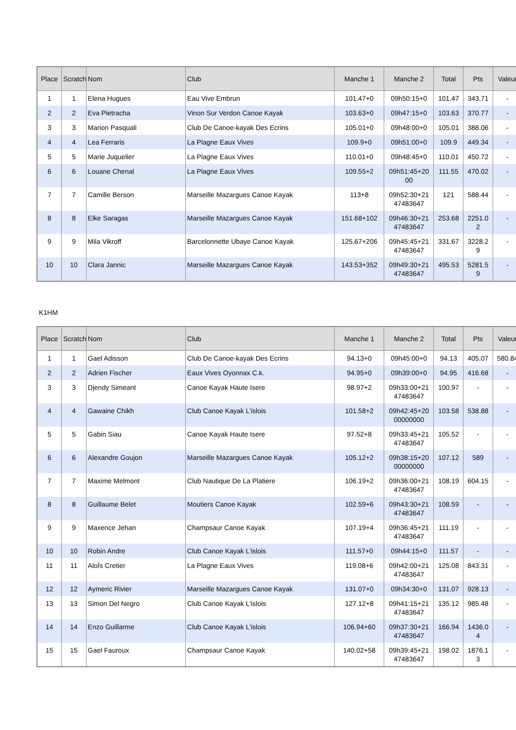| Place | Scratch | Nom | Club | Manche 1 | Manche 2 | Total | Pts | Valeur |
| --- | --- | --- | --- | --- | --- | --- | --- | --- |
| 1 | 1 | Elena Hugues | Eau Vive Embrun | 101.47+0 | 09h50:15+0 | 101.47 | 343.71 | - |
| 2 | 2 | Eva Pietracha | Vinon Sur Verdon Canoe Kayak | 103.63+0 | 09h47:15+0 | 103.63 | 370.77 | - |
| 3 | 3 | Marion Pasquali | Club De Canoe-kayak Des Ecrins | 105.01+0 | 09h48:00+0 | 105.01 | 388.06 | - |
| 4 | 4 | Lea Ferraris | La Plagne Eaux Vives | 109.9+0 | 09h51:00+0 | 109.9 | 449.34 | - |
| 5 | 5 | Marie Juquelier | La Plagne Eaux Vives | 110.01+0 | 09h48:45+0 | 110.01 | 450.72 | - |
| 6 | 6 | Louane Chenal | La Plagne Eaux Vives | 109.55+2 | 09h51:45+20 00 | 111.55 | 470.02 | - |
| 7 | 7 | Camille Berson | Marseille Mazargues Canoe Kayak | 113+8 | 09h52:30+21 47483647 | 121 | 588.44 | - |
| 8 | 8 | Elke Saragas | Marseille Mazargues Canoe Kayak | 151.68+102 | 09h46:30+21 47483647 | 253.68 | 2251.0 2 | - |
| 9 | 9 | Mila Vikroff | Barcelonnette Ubaye Canoe Kayak | 125.67+206 | 09h45:45+21 47483647 | 331.67 | 3228.2 9 | - |
| 10 | 10 | Clara Jannic | Marseille Mazargues Canoe Kayak | 143.53+352 | 09h49:30+21 47483647 | 495.53 | 5281.5 9 | - |
K1HM
| Place | Scratch | Nom | Club | Manche 1 | Manche 2 | Total | Pts | Valeur |
| --- | --- | --- | --- | --- | --- | --- | --- | --- |
| 1 | 1 | Gael Adisson | Club De Canoe-kayak Des Ecrins | 94.13+0 | 09h45:00+0 | 94.13 | 405.07 | 580.84 |
| 2 | 2 | Adrien Fischer | Eaux Vives Oyonnax C.k. | 94.95+0 | 09h39:00+0 | 94.95 | 416.68 | - |
| 3 | 3 | Djendy Simeant | Canoe Kayak Haute Isere | 98.97+2 | 09h33:00+21 47483647 | 100.97 | - | - |
| 4 | 4 | Gawaine Chikh | Club Canoe Kayak L'islois | 101.58+2 | 09h42:45+20 00000000 | 103.58 | 538.88 | - |
| 5 | 5 | Gabin Siau | Canoe Kayak Haute Isere | 97.52+8 | 09h33:45+21 47483647 | 105.52 | - | - |
| 6 | 6 | Alexandre Goujon | Marseille Mazargues Canoe Kayak | 105.12+2 | 09h38:15+20 00000000 | 107.12 | 589 | - |
| 7 | 7 | Maxime Melmont | Club Nautique De La Platiere | 106.19+2 | 09h36:00+21 47483647 | 108.19 | 604.15 | - |
| 8 | 8 | Guillaume Belet | Moutiers Canoe Kayak | 102.59+6 | 09h43:30+21 47483647 | 108.59 | - | - |
| 9 | 9 | Maxence Jehan | Champsaur Canoe Kayak | 107.19+4 | 09h36:45+21 47483647 | 111.19 | - | - |
| 10 | 10 | Robin Andre | Club Canoe Kayak L'islois | 111.57+0 | 09h44:15+0 | 111.57 | - | - |
| 11 | 11 | AloÏs Cretier | La Plagne Eaux Vives | 119.08+6 | 09h42:00+21 47483647 | 125.08 | 843.31 | - |
| 12 | 12 | Aymeric Rivier | Marseille Mazargues Canoe Kayak | 131.07+0 | 09h34:30+0 | 131.07 | 928.13 | - |
| 13 | 13 | Simon Del Negro | Club Canoe Kayak L'islois | 127.12+8 | 09h41:15+21 47483647 | 135.12 | 985.48 | - |
| 14 | 14 | Enzo Guillarme | Club Canoe Kayak L'islois | 106.94+60 | 09h37:30+21 47483647 | 166.94 | 1436.0 4 | - |
| 15 | 15 | Gael Fauroux | Champsaur Canoe Kayak | 140.02+58 | 09h39:45+21 47483647 | 198.02 | 1876.1 3 | - |